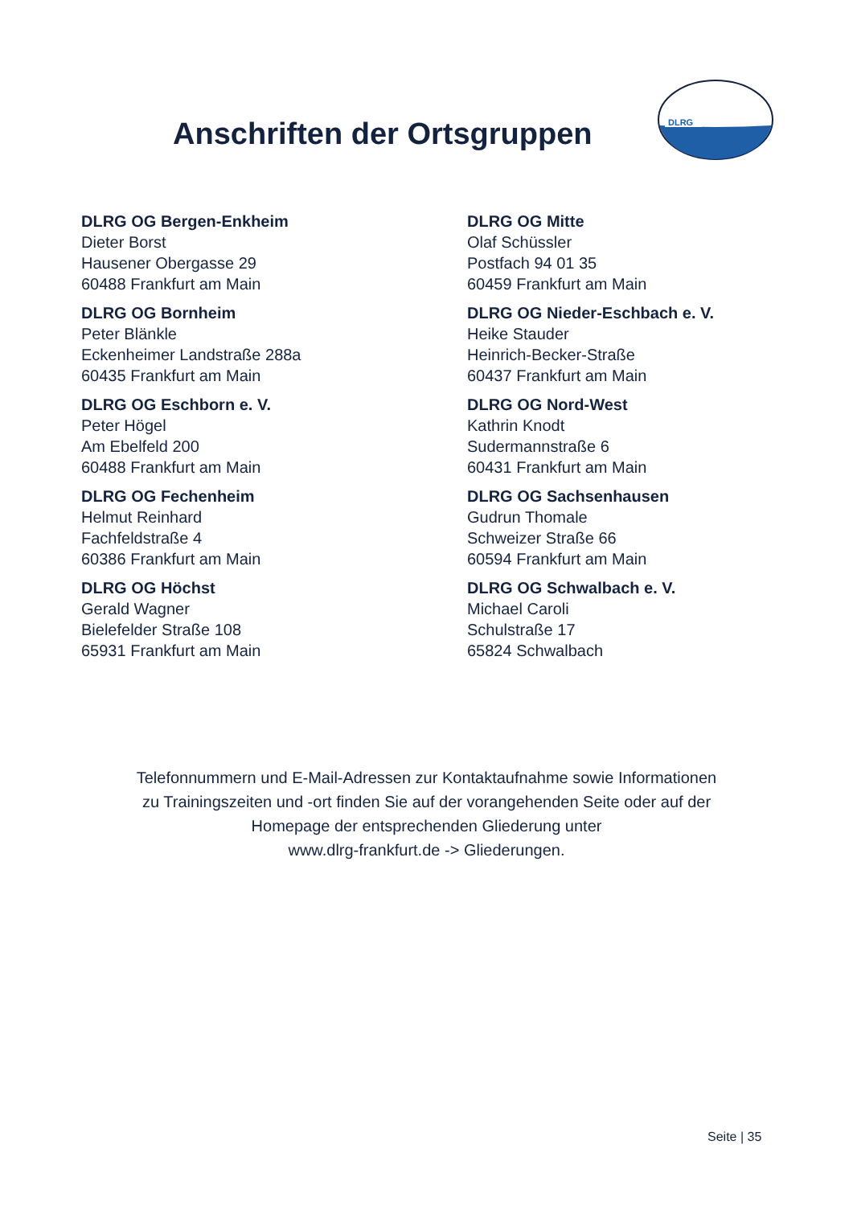Anschriften der Ortsgruppen
DLRG
DLRG OG Bergen-Enkheim
Dieter Borst
Hausener Obergasse 29
60488 Frankfurt am Main
DLRG OG Bornheim
Peter Blänkle
Eckenheimer Landstraße 288a
60435 Frankfurt am Main
DLRG OG Eschborn e. V.
Peter Högel
Am Ebelfeld 200
60488 Frankfurt am Main
DLRG OG Fechenheim
Helmut Reinhard
Fachfeldstraße 4
60386 Frankfurt am Main
DLRG OG Höchst
Gerald Wagner
Bielefelder Straße 108
65931 Frankfurt am Main
DLRG OG Mitte
Olaf Schüssler
Postfach 94 01 35
60459 Frankfurt am Main
DLRG OG Nieder-Eschbach e. V.
Heike Stauder
Heinrich-Becker-Straße
60437 Frankfurt am Main
DLRG OG Nord-West
Kathrin Knodt
Sudermannstraße 6
60431 Frankfurt am Main
DLRG OG Sachsenhausen
Gudrun Thomale
Schweizer Straße 66
60594 Frankfurt am Main
DLRG OG Schwalbach e. V.
Michael Caroli
Schulstraße 17
65824 Schwalbach
Telefonnummern und E-Mail-Adressen zur Kontaktaufnahme sowie Informationen
zu Trainingszeiten und -ort finden Sie auf der vorangehenden Seite oder auf der
Homepage der entsprechenden Gliederung unter
www.dlrg-frankfurt.de -> Gliederungen.
Seite | 35